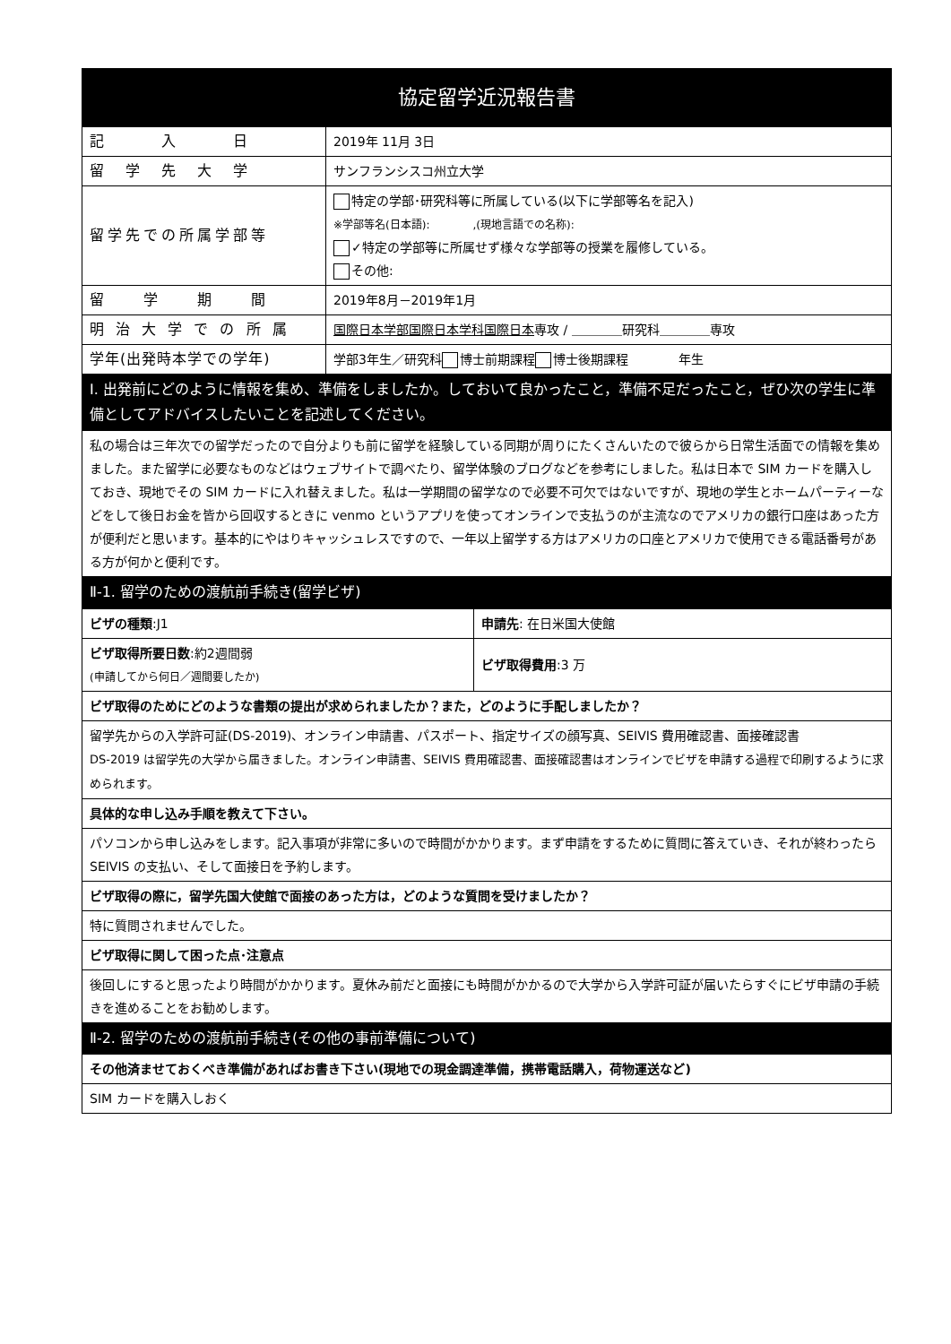| 協定留学近況報告書 | |
| 記 入 日 | 2019年 11月 3日 |
| 留 学 先 大 学 | サンフランシスコ州立大学 |
| 留学先での所属学部等 | 特定の学部･研究科等に所属している(以下に学部等名を記入) ※学部等名(日本語): ,(現地言語での名称): ✓特定の学部等に所属せず様々な学部等の授業を履修している。 その他: |
| 留 学 期 間 | 2019年8月－2019年1月 |
| 明 治 大 学 で の 所 属 | 国際日本学部 国際日本学科 国際日本 専攻 / ＿＿＿＿研究科＿＿＿＿専攻 |
| 学年(出発時本学での学年) | 学部3年生／研究科 博士前期課程 博士後期課程 年生 |
| Ⅰ. 出発前にどのように情報を集め、準備をしましたか。しておいて良かったこと，準備不足だったこと，ぜひ次の学生に準備としてアドバイスしたいことを記述してください。 | |
| 私の場合は三年次での留学だったので自分よりも前に留学を経験している同期が周りにたくさんいたので彼らから日常生活面での情報を集めました。また留学に必要なものなどはウェブサイトで調べたり、留学体験のブログなどを参考にしました。私は日本で SIM カードを購入しておき、現地でその SIM カードに入れ替えました。私は一学期間の留学なので必要不可欠ではないですが、現地の学生とホームパーティーなどをして後日お金を皆から回収するときに venmo というアプリを使ってオンラインで支払うのが主流なのでアメリカの銀行口座はあった方が便利だと思います。基本的にやはりキャッシュレスですので、一年以上留学する方はアメリカの口座とアメリカで使用できる電話番号がある方が何かと便利です。 | |
| Ⅱ-1. 留学のための渡航前手続き(留学ビザ) | |
| ビザの種類 :J1 | 申請先 : 在日米国大使館 |
| ビザ取得所要日数 :約2週間弱 (申請してから何日／週間要したか) | ビザ取得費用 :3 万 |
| ビザ取得のためにどのような書類の提出が求められましたか？また，どのように手配しましたか？ | |
| 留学先からの入学許可証(DS-2019)、オンライン申請書、パスポート、指定サイズの顔写真、SEIVIS 費用確認書、面接確認書 DS-2019 は留学先の大学から届きました。オンライン申請書、SEIVIS 費用確認書、面接確認書はオンラインでビザを申請する過程で印刷するように求められます。 | |
| 具体的な申し込み手順を教えて下さい。 | |
| パソコンから申し込みをします。記入事項が非常に多いので時間がかかります。まず申請をするために質問に答えていき、それが終わったら SEIVIS の支払い、そして面接日を予約します。 | |
| ビザ取得の際に，留学先国大使館で面接のあった方は，どのような質問を受けましたか？ | |
| 特に質問されませんでした。 | |
| ビザ取得に関して困った点･注意点 | |
| 後回しにすると思ったより時間がかかります。夏休み前だと面接にも時間がかかるので大学から入学許可証が届いたらすぐにビザ申請の手続きを進めることをお勧めします。 | |
| Ⅱ-2. 留学のための渡航前手続き(その他の事前準備について) | |
| その他済ませておくべき準備があればお書き下さい(現地での現金調達準備，携帯電話購入，荷物運送など) | |
| SIM カードを購入しおく | |